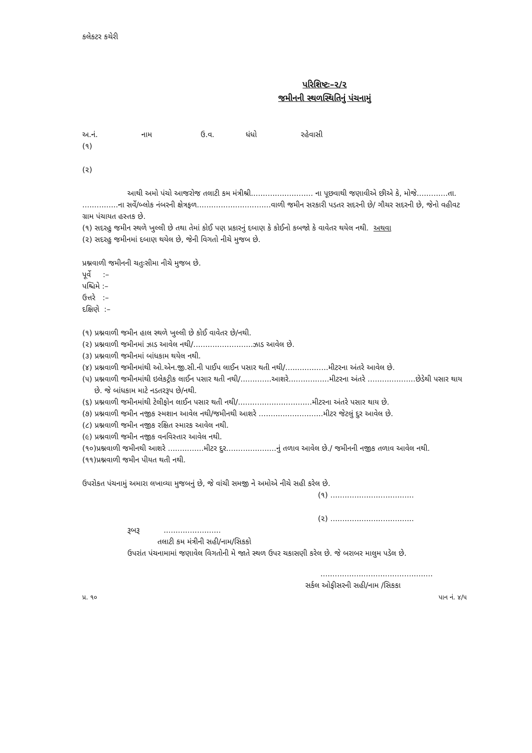કલેકટર કચેરી
પરિશિષ્ટઃ–૨/૨
જમીનની સ્થળસ્થિતિનું પંચનામું
અ.નં. નામ ઉ.વ. ધંધો રહેવાસી
(૧)
(૨)
આથી અમો પંચો આજરોજ તલાટી કમ મંત્રીશ્રી.......................... ના પૂછવાથી જણાવીએ છીએ કે, મોજે.............તા. ...............ના સર્વે/બ્લોક નંબરની ક્ષેત્રફળ...............................વાળી જમીન સરકારી પડતર સદરની છે/ ગૌચર સદરની છે, જેનો વહીવટ ગ્રામ પંચાયત હસ્તક છે.
(૧) સદરહુ જમીન સ્થળે ખુલ્લી છે તથા તેમાં કોઈ પણ પ્રકારનું દબાણ કે કોઈનો કબજો કે વાવેતર થયેલ નથી. અથવા
(૨) સદરહુ જમીનમાં દબાણ થયેલ છે, જેની વિગતો નીચે મુજબ છે.
પ્રશ્નવાળી જમીનની ચતુઃસીમા નીચે મુજબ છે.
પૂર્વે :–
પશ્ચિમે :–
ઉત્તરે :–
દક્ષિણે :–
(૧) પ્રશ્નવાળી જમીન હાલ સ્થળે ખુલ્લી છે કોઈ વાવેતર છે/નથી.
(૨) પ્રશ્નવાળી જમીનમાં ઝાડ આવેલ નથી/.........................ઝાડ આવેલ છે.
(૩) પ્રશ્નવાળી જમીનમાં બાંધકામ થયેલ નથી.
(૪) પ્રશ્નવાળી જમીનમાંથી ઓ.એન.જી.સી.ની પાઈપ લાઈન પસાર થતી નથી/..................મીટરના અંતરે આવેલ છે.
(૫) પ્રશ્નવાળી જમીનમાંથી ઇલેકટ્રીક લાઈન પસાર થતી નથી/.............આશરે.................મીટરના અંતરે ....................છેડેથી પસાર થાય છે. જે બાંધકામ માટે નડતરરૂપ છે/નથી.
(૬) પ્રશ્નવાળી જમીનમાંથી ટેલીફોન લાઈન પસાર થતી નથી/...............................મીટરના અંતરે પસાર થાય છે.
(૭) પ્રશ્નવાળી જમીન નજીક સ્મશાન આવેલ નથી/જમીનથી આશરે ...........................મીટર જેટલું દુર આવેલ છે.
(૮) પ્રશ્નવાળી જમીન નજીક રક્ષિત સ્મારક આવેલ નથી.
(૯) પ્રશ્નવાળી જમીન નજીક વનવિસ્તાર આવેલ નથી.
(૧૦)પ્રશ્નવાળી જમીનથી આશરે ...............મીટર દુર.....................નું તળાવ આવેલ છે./ જમીનની નજીક તળાવ આવેલ નથી.
(૧૧)પ્રશ્નવાળી જમીન પીયત થતી નથી.
ઉપરોકત પંચનામું અમારા લખાવ્યા મુજબનું છે, જે વાંચી સમજી ને અમોએ નીચે સહી કરેલ છે.
(૧) ...................................
(૨) ...................................
રૂબરૂ ........................
તલાટી કમ મંત્રીની સહી/નામ/સિકકો
ઉપરાંત પંચનામામાં જણાવેલ વિગતોની મે જાતે સ્થળ ઉપર ચકાસણી કરેલ છે. જે બરાબર માલુમ પડેલ છે.
...............................................
સર્કલ ઓફીસરની સહી/નામ /સિકકા
પ્ર. ૧૦ પાન નં. ૪/૫